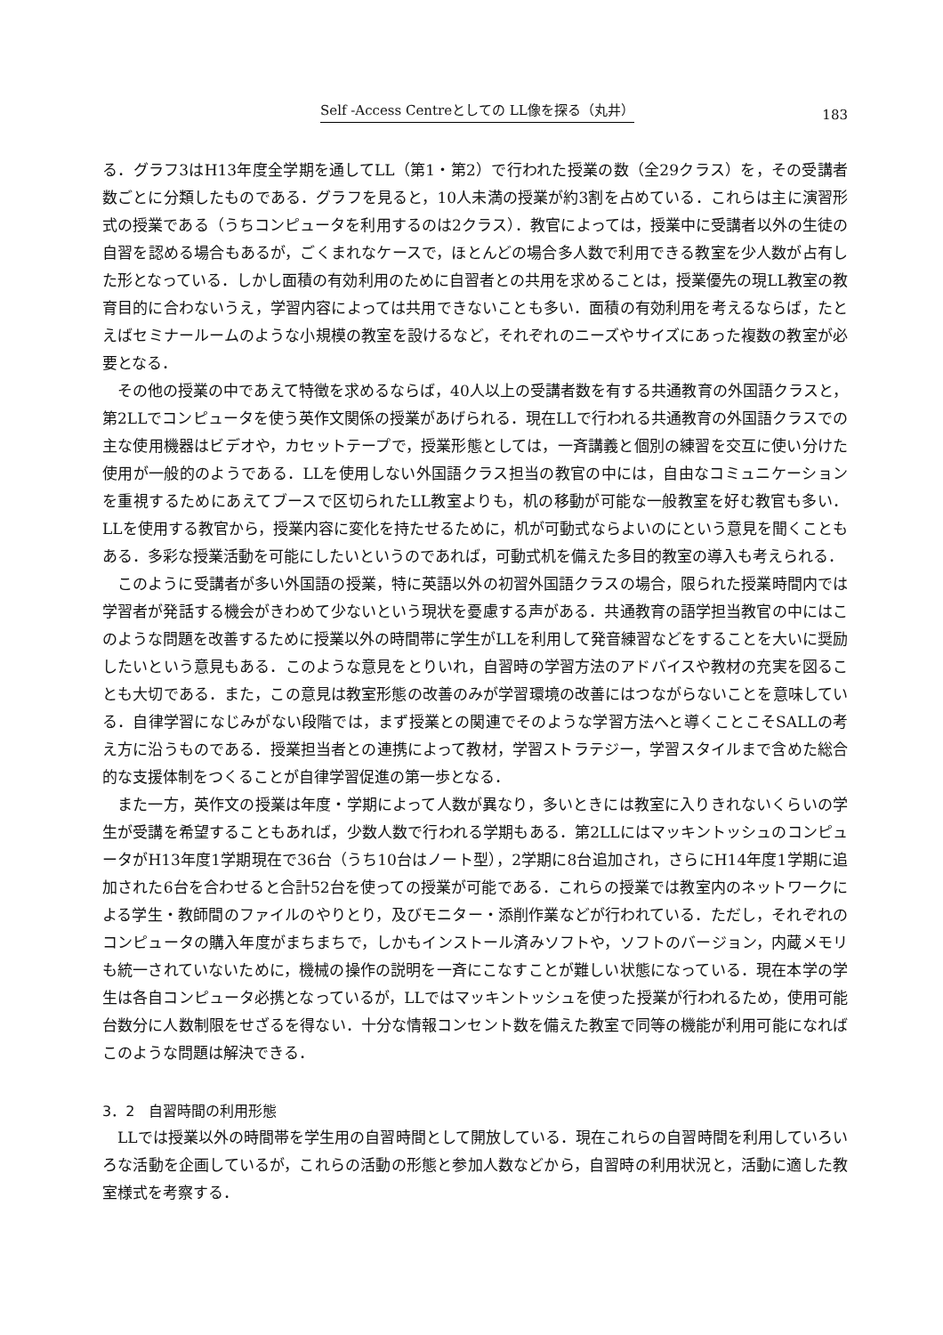Self -Access Centreとしての LL像を探る（丸井） 183
る．グラフ3はH13年度全学期を通してLL（第1・第2）で行われた授業の数（全29クラス）を，その受講者数ごとに分類したものである．グラフを見ると，10人未満の授業が約3割を占めている．これらは主に演習形式の授業である（うちコンピュータを利用するのは2クラス）．教官によっては，授業中に受講者以外の生徒の自習を認める場合もあるが，ごくまれなケースで，ほとんどの場合多人数で利用できる教室を少人数が占有した形となっている．しかし面積の有効利用のために自習者との共用を求めることは，授業優先の現LL教室の教育目的に合わないうえ，学習内容によっては共用できないことも多い．面積の有効利用を考えるならば，たとえばセミナールームのような小規模の教室を設けるなど，それぞれのニーズやサイズにあった複数の教室が必要となる．
その他の授業の中であえて特徴を求めるならば，40人以上の受講者数を有する共通教育の外国語クラスと，第2LLでコンピュータを使う英作文関係の授業があげられる．現在LLで行われる共通教育の外国語クラスでの主な使用機器はビデオや，カセットテープで，授業形態としては，一斉講義と個別の練習を交互に使い分けた使用が一般的のようである．LLを使用しない外国語クラス担当の教官の中には，自由なコミュニケーションを重視するためにあえてブースで区切られたLL教室よりも，机の移動が可能な一般教室を好む教官も多い．LLを使用する教官から，授業内容に変化を持たせるために，机が可動式ならよいのにという意見を聞くこともある．多彩な授業活動を可能にしたいというのであれば，可動式机を備えた多目的教室の導入も考えられる．
このように受講者が多い外国語の授業，特に英語以外の初習外国語クラスの場合，限られた授業時間内では学習者が発話する機会がきわめて少ないという現状を憂慮する声がある．共通教育の語学担当教官の中にはこのような問題を改善するために授業以外の時間帯に学生がLLを利用して発音練習などをすることを大いに奨励したいという意見もある．このような意見をとりいれ，自習時の学習方法のアドバイスや教材の充実を図ることも大切である．また，この意見は教室形態の改善のみが学習環境の改善にはつながらないことを意味している．自律学習になじみがない段階では，まず授業との関連でそのような学習方法へと導くことこそSALLの考え方に沿うものである．授業担当者との連携によって教材，学習ストラテジー，学習スタイルまで含めた総合的な支援体制をつくることが自律学習促進の第一歩となる．
また一方，英作文の授業は年度・学期によって人数が異なり，多いときには教室に入りきれないくらいの学生が受講を希望することもあれば，少数人数で行われる学期もある．第2LLにはマッキントッシュのコンピュータがH13年度1学期現在で36台（うち10台はノート型），2学期に8台追加され，さらにH14年度1学期に追加された6台を合わせると合計52台を使っての授業が可能である．これらの授業では教室内のネットワークによる学生・教師間のファイルのやりとり，及びモニター・添削作業などが行われている．ただし，それぞれのコンピュータの購入年度がまちまちで，しかもインストール済みソフトや，ソフトのバージョン，内蔵メモリも統一されていないために，機械の操作の説明を一斉にこなすことが難しい状態になっている．現在本学の学生は各自コンピュータ必携となっているが，LLではマッキントッシュを使った授業が行われるため，使用可能台数分に人数制限をせざるを得ない．十分な情報コンセント数を備えた教室で同等の機能が利用可能になればこのような問題は解決できる．
3．2　自習時間の利用形態
LLでは授業以外の時間帯を学生用の自習時間として開放している．現在これらの自習時間を利用していろいろな活動を企画しているが，これらの活動の形態と参加人数などから，自習時の利用状況と，活動に適した教室様式を考察する．